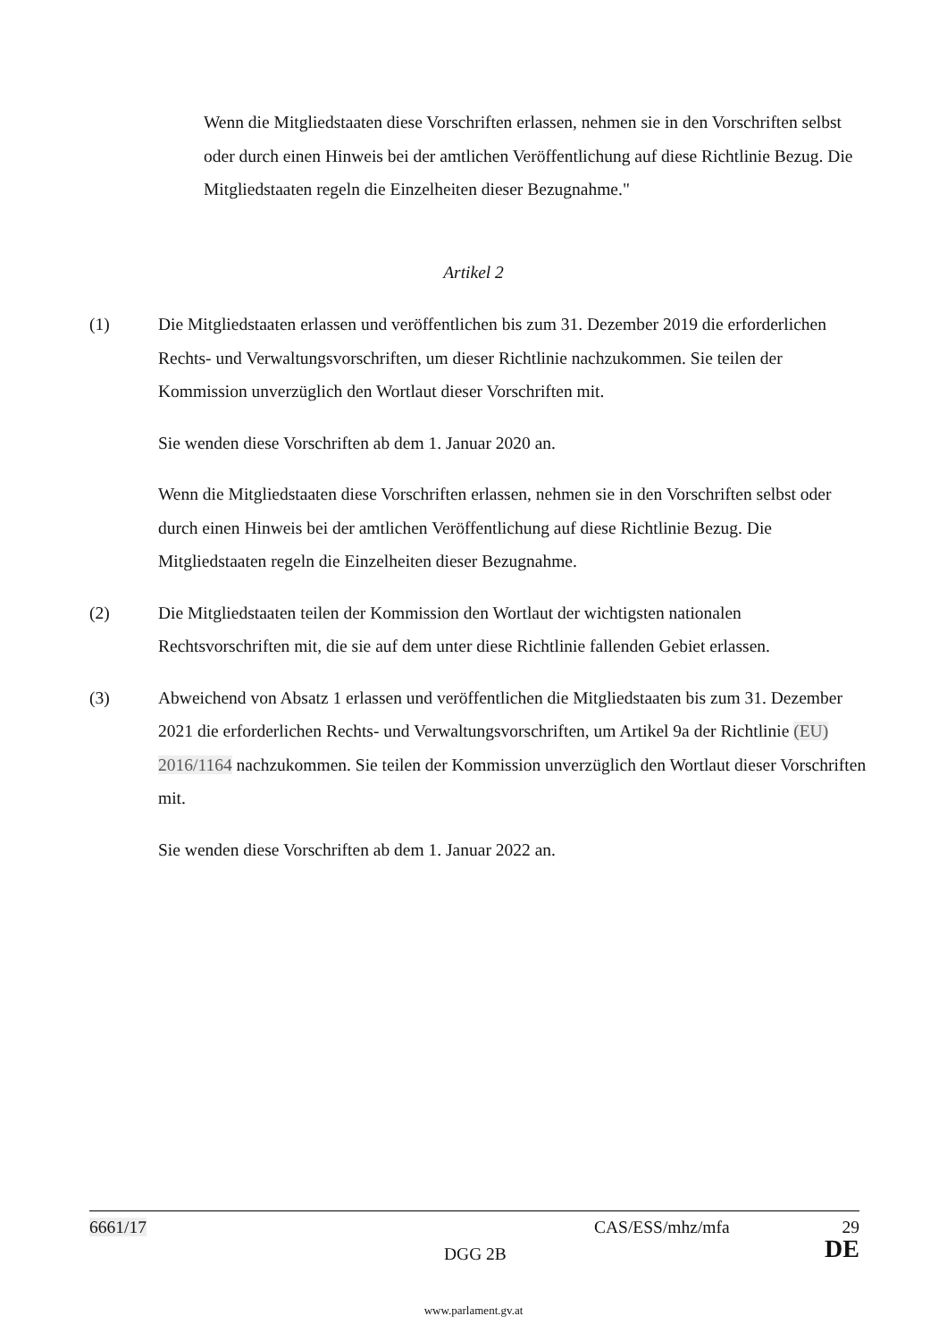Wenn die Mitgliedstaaten diese Vorschriften erlassen, nehmen sie in den Vorschriften selbst oder durch einen Hinweis bei der amtlichen Veröffentlichung auf diese Richtlinie Bezug. Die Mitgliedstaaten regeln die Einzelheiten dieser Bezugnahme."
Artikel 2
(1) Die Mitgliedstaaten erlassen und veröffentlichen bis zum 31. Dezember 2019 die erforderlichen Rechts- und Verwaltungsvorschriften, um dieser Richtlinie nachzukommen. Sie teilen der Kommission unverzüglich den Wortlaut dieser Vorschriften mit.
Sie wenden diese Vorschriften ab dem 1. Januar 2020 an.
Wenn die Mitgliedstaaten diese Vorschriften erlassen, nehmen sie in den Vorschriften selbst oder durch einen Hinweis bei der amtlichen Veröffentlichung auf diese Richtlinie Bezug. Die Mitgliedstaaten regeln die Einzelheiten dieser Bezugnahme.
(2) Die Mitgliedstaaten teilen der Kommission den Wortlaut der wichtigsten nationalen Rechtsvorschriften mit, die sie auf dem unter diese Richtlinie fallenden Gebiet erlassen.
(3) Abweichend von Absatz 1 erlassen und veröffentlichen die Mitgliedstaaten bis zum 31. Dezember 2021 die erforderlichen Rechts- und Verwaltungsvorschriften, um Artikel 9a der Richtlinie (EU) 2016/1164 nachzukommen. Sie teilen der Kommission unverzüglich den Wortlaut dieser Vorschriften mit.
Sie wenden diese Vorschriften ab dem 1. Januar 2022 an.
6661/17 CAS/ESS/mhz/mfa 29
DGG 2B
DE
www.parlament.gv.at